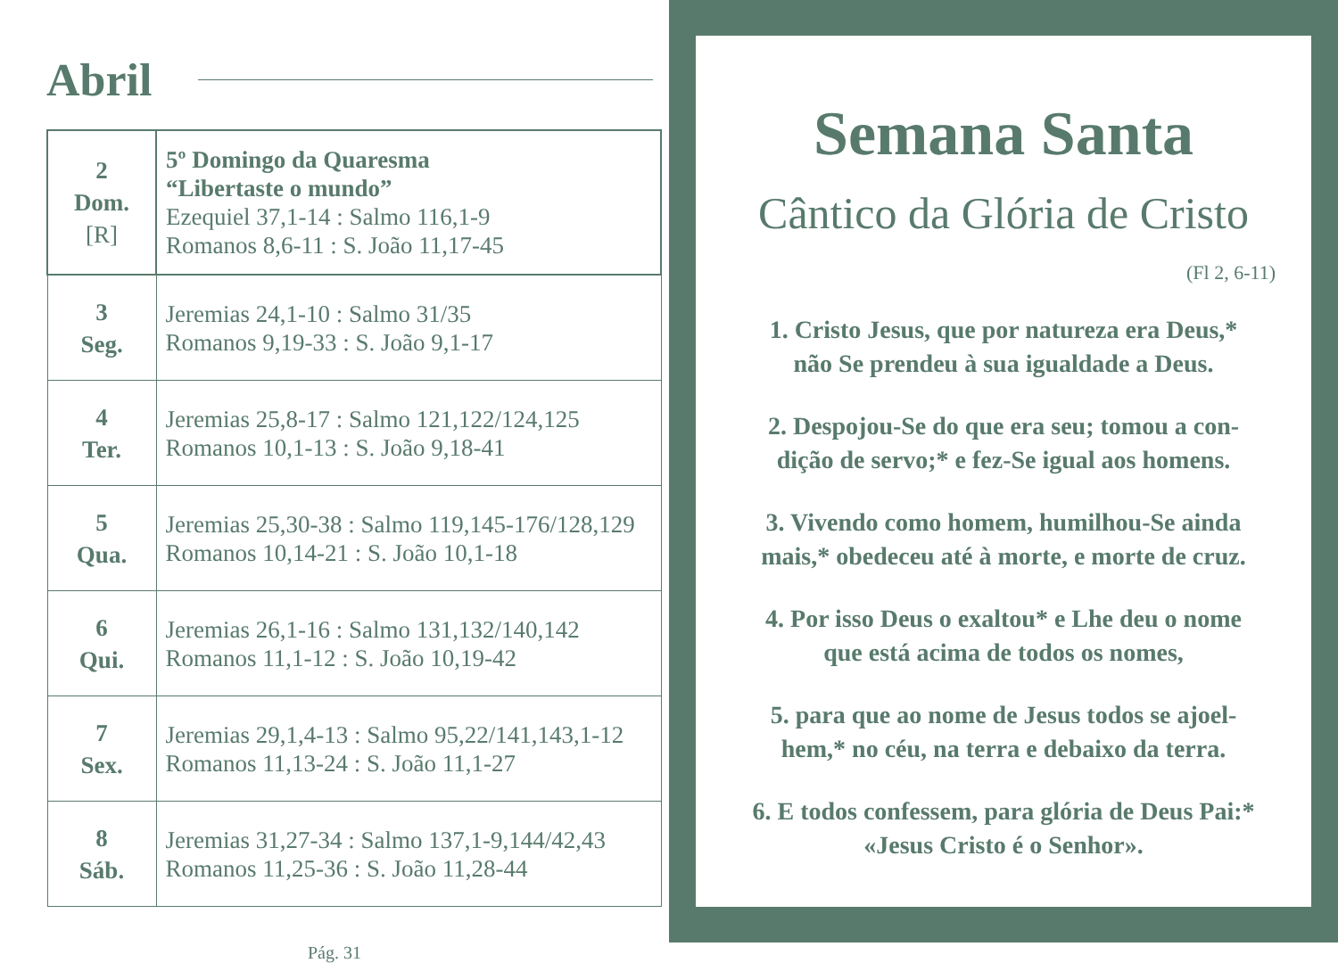Abril
| 2 Dom. [R] | 5º Domingo da Quaresma “Libertaste o mundo” Ezequiel 37,1-14 : Salmo 116,1-9 Romanos 8,6-11 : S. João 11,17-45 |
| 3 Seg. | Jeremias 24,1-10 : Salmo 31/35 Romanos 9,19-33 : S. João 9,1-17 |
| 4 Ter. | Jeremias 25,8-17 : Salmo 121,122/124,125 Romanos 10,1-13 : S. João 9,18-41 |
| 5 Qua. | Jeremias 25,30-38 : Salmo 119,145-176/128,129 Romanos 10,14-21 : S. João 10,1-18 |
| 6 Qui. | Jeremias 26,1-16 : Salmo 131,132/140,142 Romanos 11,1-12 : S. João 10,19-42 |
| 7 Sex. | Jeremias 29,1,4-13 : Salmo 95,22/141,143,1-12 Romanos 11,13-24 : S. João 11,1-27 |
| 8 Sáb. | Jeremias 31,27-34 : Salmo 137,1-9,144/42,43 Romanos 11,25-36 : S. João 11,28-44 |
Pág. 31
Semana Santa
Cântico da Glória de Cristo
(Fl 2, 6-11)
1. Cristo Jesus, que por natureza era Deus,*
não Se prendeu à sua igualdade a Deus.
2. Despojou-Se do que era seu; tomou a con-
dição de servo;* e fez-Se igual aos homens.
3. Vivendo como homem, humilhou-Se ainda
mais,* obedeceu até à morte, e morte de cruz.
4. Por isso Deus o exaltou* e Lhe deu o nome
que está acima de todos os nomes,
5. para que ao nome de Jesus todos se ajoel-
hem,* no céu, na terra e debaixo da terra.
6. E todos confessem, para glória de Deus Pai:*
«Jesus Cristo é o Senhor».